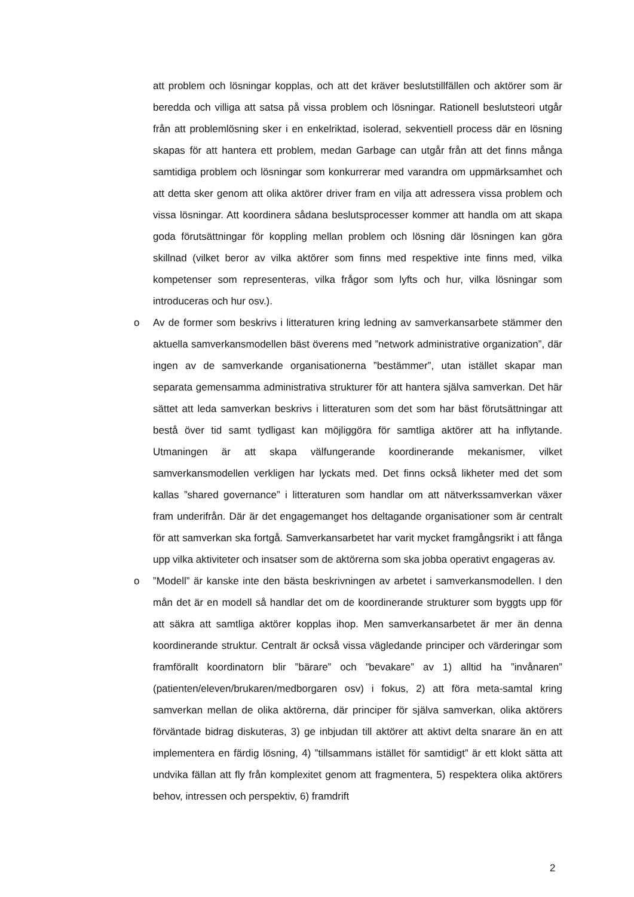att problem och lösningar kopplas, och att det kräver beslutstillfällen och aktörer som är beredda och villiga att satsa på vissa problem och lösningar. Rationell beslutsteori utgår från att problemlösning sker i en enkelriktad, isolerad, sekventiell process där en lösning skapas för att hantera ett problem, medan Garbage can utgår från att det finns många samtidiga problem och lösningar som konkurrerar med varandra om uppmärksamhet och att detta sker genom att olika aktörer driver fram en vilja att adressera vissa problem och vissa lösningar. Att koordinera sådana beslutsprocesser kommer att handla om att skapa goda förutsättningar för koppling mellan problem och lösning där lösningen kan göra skillnad (vilket beror av vilka aktörer som finns med respektive inte finns med, vilka kompetenser som representeras, vilka frågor som lyfts och hur, vilka lösningar som introduceras och hur osv.).
o Av de former som beskrivs i litteraturen kring ledning av samverkansarbete stämmer den aktuella samverkansmodellen bäst överens med ”network administrative organization”, där ingen av de samverkande organisationerna ”bestämmer”, utan istället skapar man separata gemensamma administrativa strukturer för att hantera själva samverkan. Det här sättet att leda samverkan beskrivs i litteraturen som det som har bäst förutsättningar att bestå över tid samt tydligast kan möjliggöra för samtliga aktörer att ha inflytande. Utmaningen är att skapa välfungerande koordinerande mekanismer, vilket samverkansmodellen verkligen har lyckats med. Det finns också likheter med det som kallas ”shared governance” i litteraturen som handlar om att nätverkssamverkan växer fram underifrån. Där är det engagemanget hos deltagande organisationer som är centralt för att samverkan ska fortgå. Samverkansarbetet har varit mycket framgångsrikt i att fånga upp vilka aktiviteter och insatser som de aktörerna som ska jobba operativt engageras av.
o ”Modell” är kanske inte den bästa beskrivningen av arbetet i samverkansmodellen. I den mån det är en modell så handlar det om de koordinerande strukturer som byggts upp för att säkra att samtliga aktörer kopplas ihop. Men samverkansarbetet är mer än denna koordinerande struktur. Centralt är också vissa vägledande principer och värderingar som framförallt koordinatorn blir ”bärare” och ”bevakare” av 1) alltid ha ”invånaren” (patienten/eleven/brukaren/medborgaren osv) i fokus, 2) att föra meta-samtal kring samverkan mellan de olika aktörerna, där principer för själva samverkan, olika aktörers förväntade bidrag diskuteras, 3) ge inbjudan till aktörer att aktivt delta snarare än en att implementera en färdig lösning, 4) ”tillsammans istället för samtidigt” är ett klokt sätta att undvika fällan att fly från komplexitet genom att fragmentera, 5) respektera olika aktörers behov, intressen och perspektiv, 6) framdrift
2